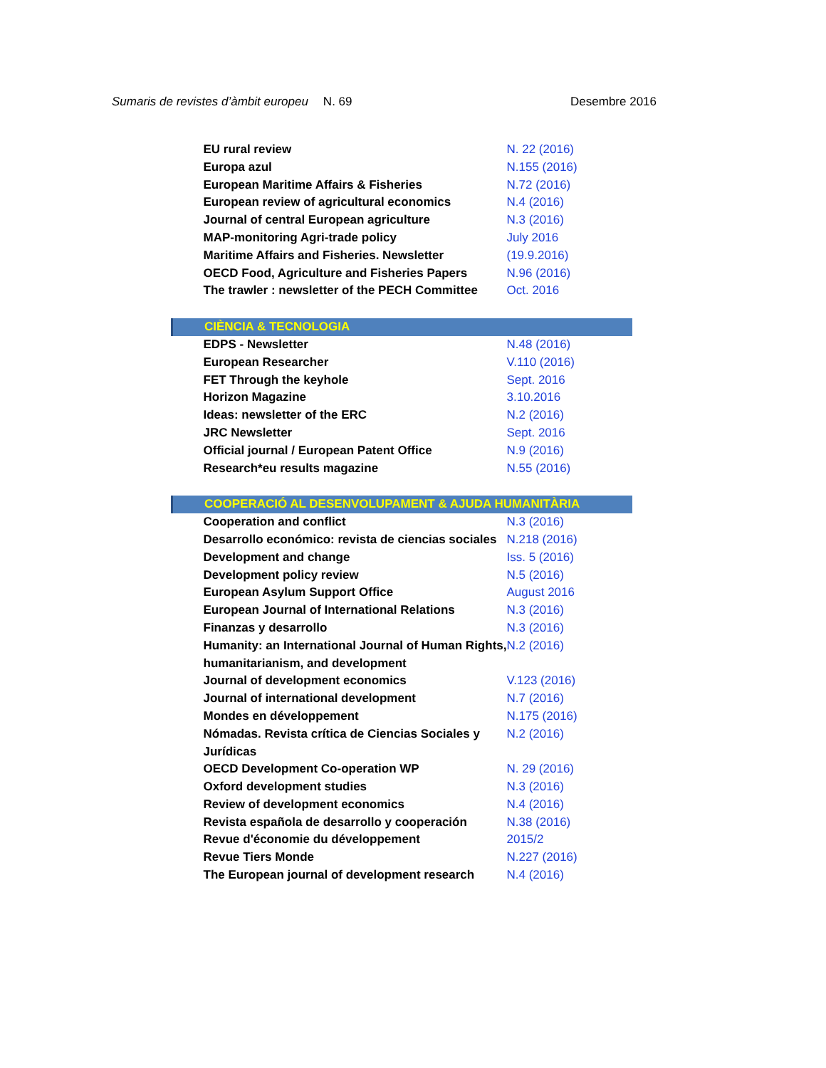Sumaris de revistes d’àmbit europeu
N. 69 Desembre 2016
| EU rural review | N. 22 (2016) |
| Europa azul | N.155 (2016) |
| European Maritime Affairs & Fisheries | N.72 (2016) |
| European review of agricultural economics | N.4 (2016) |
| Journal of central European agriculture | N.3 (2016) |
| MAP-monitoring Agri-trade policy | July 2016 |
| Maritime Affairs and Fisheries. Newsletter | (19.9.2016) |
| OECD Food, Agriculture and Fisheries Papers | N.96 (2016) |
| The trawler : newsletter of the PECH Committee | Oct. 2016 |
| CIÈNCIA & TECNOLOGIA | |
| EDPS - Newsletter | N.48 (2016) |
| European Researcher | V.110 (2016) |
| FET Through the keyhole | Sept. 2016 |
| Horizon Magazine | 3.10.2016 |
| Ideas: newsletter of the ERC | N.2 (2016) |
| JRC Newsletter | Sept. 2016 |
| Official journal / European Patent Office | N.9 (2016) |
| Research*eu results magazine | N.55 (2016) |
| COOPERACIÓ AL DESENVOLUPAMENT & AJUDA HUMANITÀRIA | |
| Cooperation and conflict | N.3 (2016) |
| Desarrollo económico: revista de ciencias sociales | N.218 (2016) |
| Development and change | Iss. 5 (2016) |
| Development policy review | N.5 (2016) |
| European Asylum Support Office | August 2016 |
| European Journal of International Relations | N.3 (2016) |
| Finanzas y desarrollo | N.3 (2016) |
| Humanity: an International Journal of Human Rights, humanitarianism, and development | N.2 (2016) |
| Journal of development economics | V.123 (2016) |
| Journal of international development | N.7 (2016) |
| Mondes en développement | N.175 (2016) |
| Nómadas. Revista crítica de Ciencias Sociales y Jurídicas | N.2 (2016) |
| OECD Development Co-operation WP | N. 29 (2016) |
| Oxford development studies | N.3 (2016) |
| Review of development economics | N.4 (2016) |
| Revista española de desarrollo y cooperación | N.38 (2016) |
| Revue d'économie du développement | 2015/2 |
| Revue Tiers Monde | N.227 (2016) |
| The European journal of development research | N.4 (2016) |